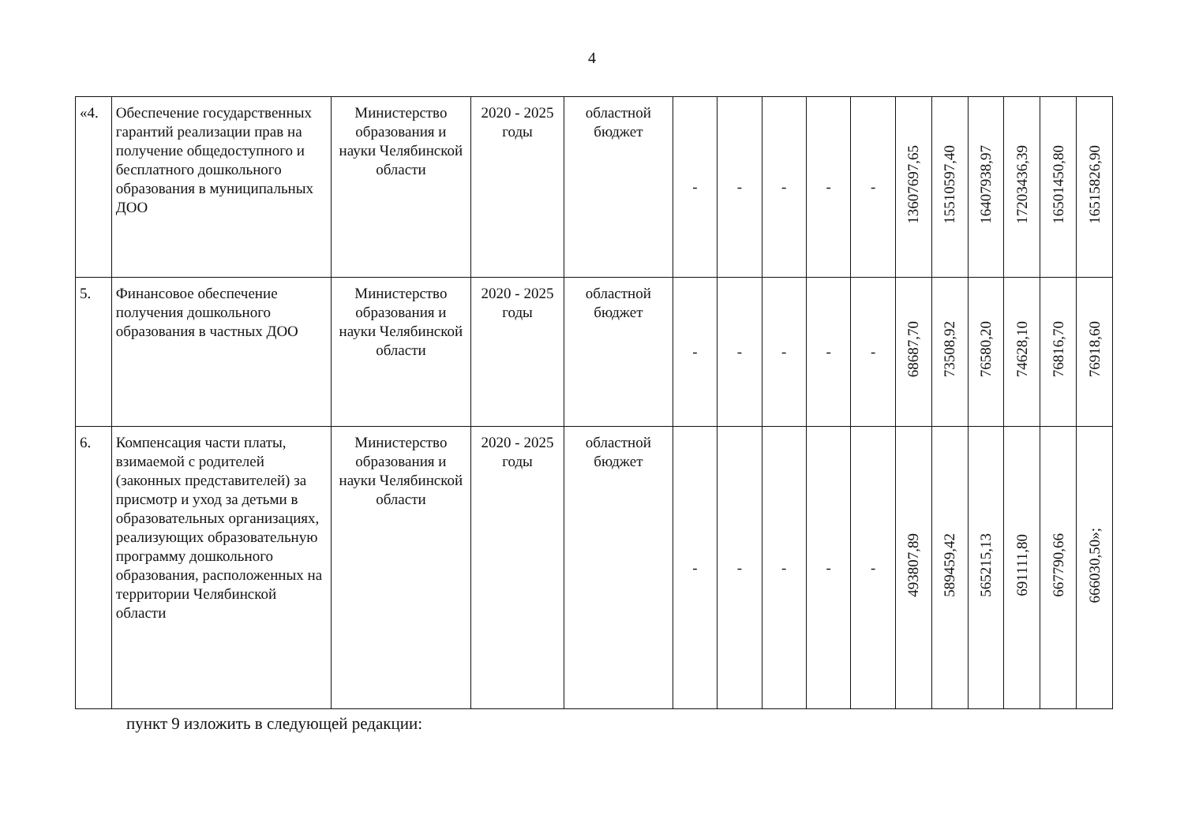4
| «4. | Обеспечение государственных гарантий реализации прав на получение общедоступного и бесплатного дошкольного образования в муниципальных ДОО | Министерство образования и науки Челябинской области | 2020 - 2025 годы | областной бюджет | - | - | - | - | - | 13607697,65 | 15510597,40 | 16407938,97 | 17203436,39 | 16501450,80 | 16515826,90 |
| 5. | Финансовое обеспечение получения дошкольного образования в частных ДОО | Министерство образования и науки Челябинской области | 2020 - 2025 годы | областной бюджет | - | - | - | - | - | 68687,70 | 73508,92 | 76580,20 | 74628,10 | 76816,70 | 76918,60 |
| 6. | Компенсация части платы, взимаемой с родителей (законных представителей) за присмотр и уход за детьми в образовательных организациях, реализующих образовательную программу дошкольного образования, расположенных на территории Челябинской области | Министерство образования и науки Челябинской области | 2020 - 2025 годы | областной бюджет | - | - | - | - | - | 493807,89 | 589459,42 | 565215,13 | 691111,80 | 667790,66 | 666030,50»; |
пункт 9 изложить в следующей редакции: